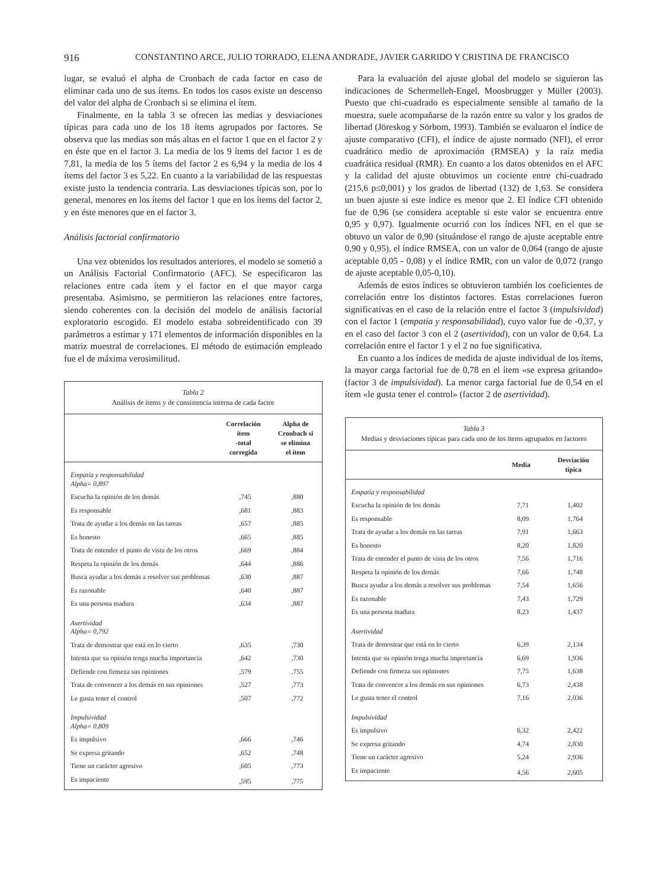916 CONSTANTINO ARCE, JULIO TORRADO, ELENA ANDRADE, JAVIER GARRIDO Y CRISTINA DE FRANCISCO
lugar, se evaluó el alpha de Cronbach de cada factor en caso de eliminar cada uno de sus ítems. En todos los casos existe un descenso del valor del alpha de Cronbach si se elimina el ítem.
Finalmente, en la tabla 3 se ofrecen las medias y desviaciones típicas para cada uno de los 18 ítems agrupados por factores. Se observa que las medias son más altas en el factor 1 que en el factor 2 y en éste que en el factor 3. La media de los 9 ítems del factor 1 es de 7,81, la media de los 5 ítems del factor 2 es 6,94 y la media de los 4 ítems del factor 3 es 5,22. En cuanto a la variabilidad de las respuestas existe justo la tendencia contraria. Las desviaciones típicas son, por lo general, menores en los ítems del factor 1 que en los ítems del factor 2, y en éste menores que en el factor 3.
Análisis factorial confirmatorio
Una vez obtenidos los resultados anteriores, el modelo se sometió a un Análisis Factorial Confirmatorio (AFC). Se especificaron las relaciones entre cada ítem y el factor en el que mayor carga presentaba. Asimismo, se permitieron las relaciones entre factores, siendo coherentes con la decisión del modelo de análisis factorial exploratorio escogido. El modelo estaba sobreidentificado con 39 parámetros a estimar y 171 elementos de información disponibles en la matriz muestral de correlaciones. El método de estimación empleado fue el de máxima verosimilitud.
Tabla 2
Análisis de ítems y de consistencia interna de cada factor
| | Correlación ítem -total corregida | Alpha de Cronbach si se elimina el ítem |
| --- | --- | --- |
| Empatía y responsabilidad Alpha= 0,897 | | |
| Escucha la opinión de los demás | ,745 | ,880 |
| Es responsable | ,681 | ,883 |
| Trata de ayudar a los demás en las tareas | ,657 | ,885 |
| Es honesto | ,665 | ,885 |
| Trata de entender el punto de vista de los otros | ,669 | ,884 |
| Respeta la opinión de los demás | ,644 | ,886 |
| Busca ayudar a los demás a resolver sus problemas | ,630 | ,887 |
| Es razonable | ,640 | ,887 |
| Es una persona madura | ,634 | ,887 |
| Asertividad Alpha= 0,792 | | |
| Trata de demostrar que está en lo cierto | ,635 | ,730 |
| Intenta que su opinión tenga mucha importancia | ,642 | ,730 |
| Defiende con firmeza sus opiniones | ,579 | ,755 |
| Trata de convencer a los demás en sus opiniones | ,527 | ,773 |
| Le gusta tener el control | ,507 | ,772 |
| Impulsividad Alpha= 0,809 | | |
| Es impulsivo | ,666 | ,746 |
| Se expresa gritando | ,652 | ,748 |
| Tiene un carácter agresivo | ,605 | ,773 |
| Es impaciente | ,595 | ,775 |
Para la evaluación del ajuste global del modelo se siguieron las indicaciones de Schermelleh-Engel, Moosbrugger y Müller (2003). Puesto que chi-cuadrado es especialmente sensible al tamaño de la muestra, suele acompañarse de la razón entre su valor y los grados de libertad (Jöreskog y Sörbom, 1993). También se evaluaron el índice de ajuste comparativo (CFI), el índice de ajuste normado (NFI), el error cuadrático medio de aproximación (RMSEA) y la raíz media cuadrática residual (RMR). En cuanto a los datos obtenidos en el AFC y la calidad del ajuste obtuvimos un cociente entre chi-cuadrado (215,6 p≤0,001) y los grados de libertad (132) de 1,63. Se considera un buen ajuste si este índice es menor que 2. El índice CFI obtenido fue de 0,96 (se considera aceptable si este valor se encuentra entre 0,95 y 0,97). Igualmente ocurrió con los índices NFI, en el que se obtuvo un valor de 0,90 (situándose el rango de ajuste aceptable entre 0,90 y 0,95), el índice RMSEA, con un valor de 0,064 (rango de ajuste aceptable 0,05 - 0,08) y el índice RMR, con un valor de 0,072 (rango de ajuste aceptable 0,05-0,10).
Además de estos índices se obtuvieron también los coeficientes de correlación entre los distintos factores. Estas correlaciones fueron significativas en el caso de la relación entre el factor 3 (impulsividad) con el factor 1 (empatía y responsabilidad), cuyo valor fue de -0,37, y en el caso del factor 3 con el 2 (asertividad), con un valor de 0,64. La correlación entre el factor 1 y el 2 no fue significativa.
En cuanto a los índices de medida de ajuste individual de los ítems, la mayor carga factorial fue de 0,78 en el ítem «se expresa gritando» (factor 3 de impulsividad). La menor carga factorial fue de 0,54 en el ítem «le gusta tener el control» (factor 2 de asertividad).
Tabla 3
Medias y desviaciones típicas para cada uno de los ítems agrupados en factores
| | Media | Desviación típica |
| --- | --- | --- |
| Empatía y responsabilidad | | |
| Escucha la opinión de los demás | 7,71 | 1,402 |
| Es responsable | 8,09 | 1,764 |
| Trata de ayudar a los demás en las tareas | 7,91 | 1,663 |
| Es honesto | 8,20 | 1,820 |
| Trata de entender el punto de vista de los otros | 7,56 | 1,716 |
| Respeta la opinión de los demás | 7,66 | 1,748 |
| Busca ayudar a los demás a resolver sus problemas | 7,54 | 1,656 |
| Es razonable | 7,43 | 1,729 |
| Es una persona madura | 8,23 | 1,437 |
| Asertividad | | |
| Trata de demostrar que está en lo cierto | 6,39 | 2,134 |
| Intenta que su opinión tenga mucha importancia | 6,69 | 1,936 |
| Defiende con firmeza sus opiniones | 7,75 | 1,638 |
| Trata de convencer a los demás en sus opiniones | 6,73 | 2,438 |
| Le gusta tener el control | 7,16 | 2,036 |
| Impulsividad | | |
| Es impulsivo | 6,32 | 2,422 |
| Se expresa gritando | 4,74 | 2,830 |
| Tiene un carácter agresivo | 5,24 | 2,936 |
| Es impaciente | 4,56 | 2,605 |